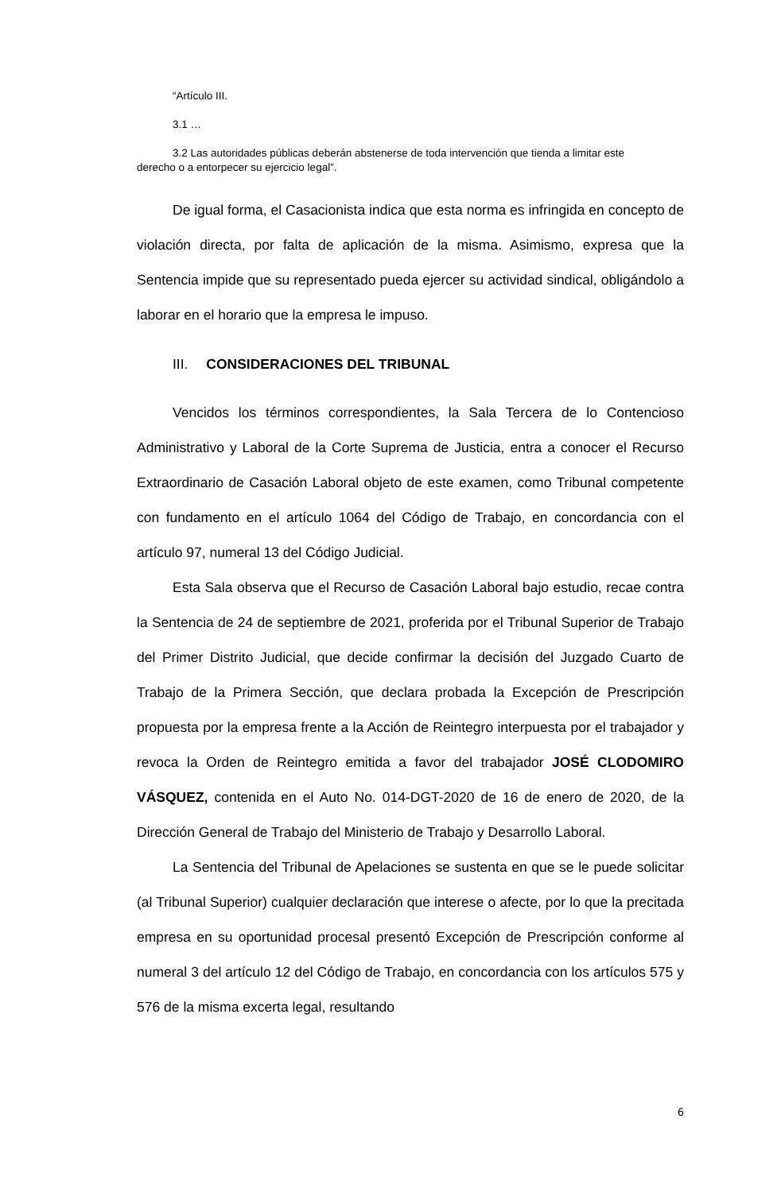“Artículo III.
3.1 …
3.2 Las autoridades públicas deberán abstenerse de toda intervención que tienda a limitar este derecho o a entorpecer su ejercicio legal”.
De igual forma, el Casacionista indica que esta norma es infringida en concepto de violación directa, por falta de aplicación de la misma. Asimismo, expresa que la Sentencia impide que su representado pueda ejercer su actividad sindical, obligándolo a laborar en el horario que la empresa le impuso.
III. CONSIDERACIONES DEL TRIBUNAL
Vencidos los términos correspondientes, la Sala Tercera de lo Contencioso Administrativo y Laboral de la Corte Suprema de Justicia, entra a conocer el Recurso Extraordinario de Casación Laboral objeto de este examen, como Tribunal competente con fundamento en el artículo 1064 del Código de Trabajo, en concordancia con el artículo 97, numeral 13 del Código Judicial.
Esta Sala observa que el Recurso de Casación Laboral bajo estudio, recae contra la Sentencia de 24 de septiembre de 2021, proferida por el Tribunal Superior de Trabajo del Primer Distrito Judicial, que decide confirmar la decisión del Juzgado Cuarto de Trabajo de la Primera Sección, que declara probada la Excepción de Prescripción propuesta por la empresa frente a la Acción de Reintegro interpuesta por el trabajador y revoca la Orden de Reintegro emitida a favor del trabajador JOSÉ CLODOMIRO VÁSQUEZ, contenida en el Auto No. 014-DGT-2020 de 16 de enero de 2020, de la Dirección General de Trabajo del Ministerio de Trabajo y Desarrollo Laboral.
La Sentencia del Tribunal de Apelaciones se sustenta en que se le puede solicitar (al Tribunal Superior) cualquier declaración que interese o afecte, por lo que la precitada empresa en su oportunidad procesal presentó Excepción de Prescripción conforme al numeral 3 del artículo 12 del Código de Trabajo, en concordancia con los artículos 575 y 576 de la misma excerta legal, resultando
6